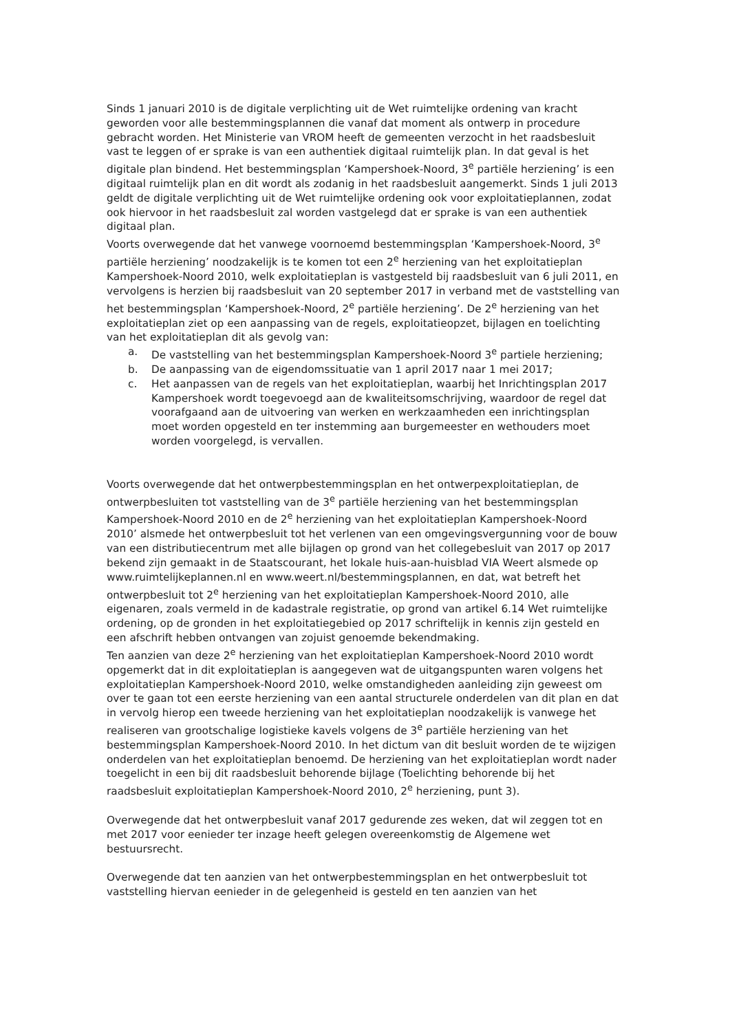Sinds 1 januari 2010 is de digitale verplichting uit de Wet ruimtelijke ordening van kracht geworden voor alle bestemmingsplannen die vanaf dat moment als ontwerp in procedure gebracht worden. Het Ministerie van VROM heeft de gemeenten verzocht in het raadsbesluit vast te leggen of er sprake is van een authentiek digitaal ruimtelijk plan. In dat geval is het digitale plan bindend. Het bestemmingsplan ‘Kampershoek-Noord, 3<sup>e</sup> partiële herziening’ is een digitaal ruimtelijk plan en dit wordt als zodanig in het raadsbesluit aangemerkt. Sinds 1 juli 2013 geldt de digitale verplichting uit de Wet ruimtelijke ordening ook voor exploitatieplannen, zodat ook hiervoor in het raadsbesluit zal worden vastgelegd dat er sprake is van een authentiek digitaal plan.
Voorts overwegende dat het vanwege voornoemd bestemmingsplan ‘Kampershoek-Noord, 3<sup>e</sup> partiële herziening’ noodzakelijk is te komen tot een 2<sup>e</sup> herziening van het exploitatieplan Kampershoek-Noord 2010, welk exploitatieplan is vastgesteld bij raadsbesluit van 6 juli 2011, en vervolgens is herzien bij raadsbesluit van 20 september 2017 in verband met de vaststelling van het bestemmingsplan ‘Kampershoek-Noord, 2<sup>e</sup> partiële herziening’. De 2<sup>e</sup> herziening van het exploitatieplan ziet op een aanpassing van de regels, exploitatieopzet, bijlagen en toelichting van het exploitatieplan dit als gevolg van:
a. De vaststelling van het bestemmingsplan Kampershoek-Noord 3<sup>e</sup> partiele herziening;
b. De aanpassing van de eigendomssituatie van 1 april 2017 naar 1 mei 2017;
c. Het aanpassen van de regels van het exploitatieplan, waarbij het Inrichtingsplan 2017 Kampershoek wordt toegevoegd aan de kwaliteitsomschrijving, waardoor de regel dat voorafgaand aan de uitvoering van werken en werkzaamheden een inrichtingsplan moet worden opgesteld en ter instemming aan burgemeester en wethouders moet worden voorgelegd, is vervallen.
Voorts overwegende dat het ontwerpbestemmingsplan en het ontwerpexploitatieplan, de ontwerpbesluiten tot vaststelling van de 3<sup>e</sup> partiële herziening van het bestemmingsplan Kampershoek-Noord 2010 en de 2<sup>e</sup> herziening van het exploitatieplan Kampershoek-Noord 2010’ alsmede het ontwerpbesluit tot het verlenen van een omgevingsvergunning voor de bouw van een distributiecentrum met alle bijlagen op grond van het collegebesluit van 2017 op 2017 bekend zijn gemaakt in de Staatscourant, het lokale huis-aan-huisblad VIA Weert alsmede op www.ruimtelijkeplannen.nl en www.weert.nl/bestemmingsplannen, en dat, wat betreft het ontwerpbesluit tot 2<sup>e</sup> herziening van het exploitatieplan Kampershoek-Noord 2010, alle eigenaren, zoals vermeld in de kadastrale registratie, op grond van artikel 6.14 Wet ruimtelijke ordening, op de gronden in het exploitatiegebied op 2017 schriftelijk in kennis zijn gesteld en een afschrift hebben ontvangen van zojuist genoemde bekendmaking.
Ten aanzien van deze 2<sup>e</sup> herziening van het exploitatieplan Kampershoek-Noord 2010 wordt opgemerkt dat in dit exploitatieplan is aangegeven wat de uitgangspunten waren volgens het exploitatieplan Kampershoek-Noord 2010, welke omstandigheden aanleiding zijn geweest om over te gaan tot een eerste herziening van een aantal structurele onderdelen van dit plan en dat in vervolg hierop een tweede herziening van het exploitatieplan noodzakelijk is vanwege het realiseren van grootschalige logistieke kavels volgens de 3<sup>e</sup> partiële herziening van het bestemmingsplan Kampershoek-Noord 2010. In het dictum van dit besluit worden de te wijzigen onderdelen van het exploitatieplan benoemd. De herziening van het exploitatieplan wordt nader toegelicht in een bij dit raadsbesluit behorende bijlage (Toelichting behorende bij het raadsbesluit exploitatieplan Kampershoek-Noord 2010, 2<sup>e</sup> herziening, punt 3).
Overwegende dat het ontwerpbesluit vanaf 2017 gedurende zes weken, dat wil zeggen tot en met 2017 voor eenieder ter inzage heeft gelegen overeenkomstig de Algemene wet bestuursrecht.
Overwegende dat ten aanzien van het ontwerpbestemmingsplan en het ontwerpbesluit tot vaststelling hiervan eenieder in de gelegenheid is gesteld en ten aanzien van het